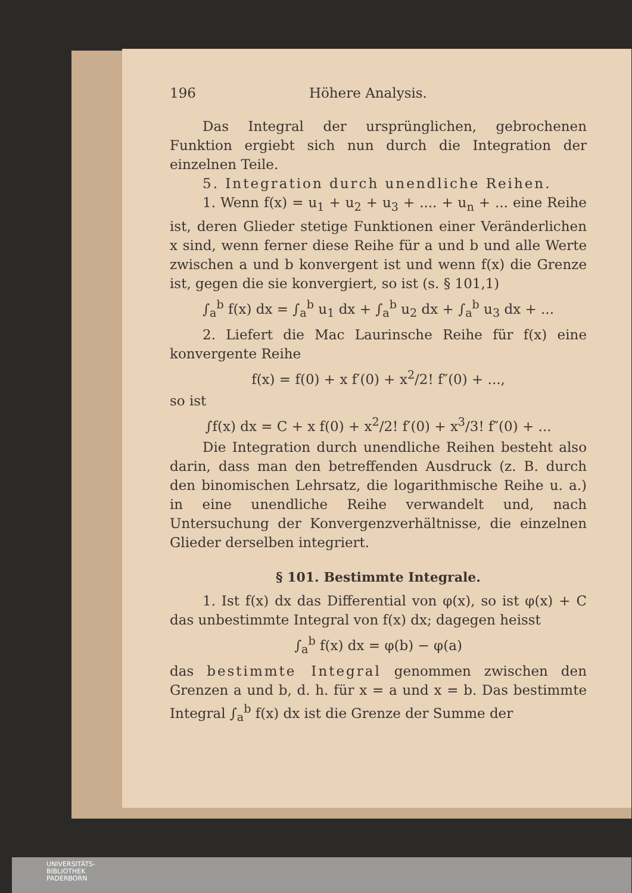196 Höhere Analysis.
Das Integral der ursprünglichen, gebrochenen Funktion ergiebt sich nun durch die Integration der einzelnen Teile.
5. Integration durch unendliche Reihen.
1. Wenn f(x) = u<sub>1</sub> + u<sub>2</sub> + u<sub>3</sub> + .... + u<sub>n</sub> + ... eine Reihe ist, deren Glieder stetige Funktionen einer Veränderlichen x sind, wenn ferner diese Reihe für a und b und alle Werte zwischen a und b konvergent ist und wenn f(x) die Grenze ist, gegen die sie konvergiert, so ist (s. § 101,1)
∫<sub>a</sub><sup>b</sup> f(x) dx = ∫<sub>a</sub><sup>b</sup> u<sub>1</sub> dx + ∫<sub>a</sub><sup>b</sup> u<sub>2</sub> dx + ∫<sub>a</sub><sup>b</sup> u<sub>3</sub> dx + ...
2. Liefert die Mac Laurinsche Reihe für f(x) eine konvergente Reihe
f(x) = f(0) + x f′(0) + x<sup>2</sup>/2! f″(0) + ...,
so ist
∫f(x) dx = C + x f(0) + x<sup>2</sup>/2! f′(0) + x<sup>3</sup>/3! f″(0) + ...
Die Integration durch unendliche Reihen besteht also darin, dass man den betreffenden Ausdruck (z. B. durch den binomischen Lehrsatz, die logarithmische Reihe u. a.) in eine unendliche Reihe verwandelt und, nach Untersuchung der Konvergenzverhältnisse, die einzelnen Glieder derselben integriert.
§ 101. Bestimmte Integrale.
1. Ist f(x) dx das Differential von φ(x), so ist φ(x) + C das unbestimmte Integral von f(x) dx; dagegen heisst
∫<sub>a</sub><sup>b</sup> f(x) dx = φ(b) − φ(a)
das bestimmte Integral genommen zwischen den Grenzen a und b, d. h. für x = a und x = b. Das bestimmte Integral ∫<sub>a</sub><sup>b</sup> f(x) dx ist die Grenze der Summe der
UNIVERSITÄTS-
BIBLIOTHEK
PADERBORN